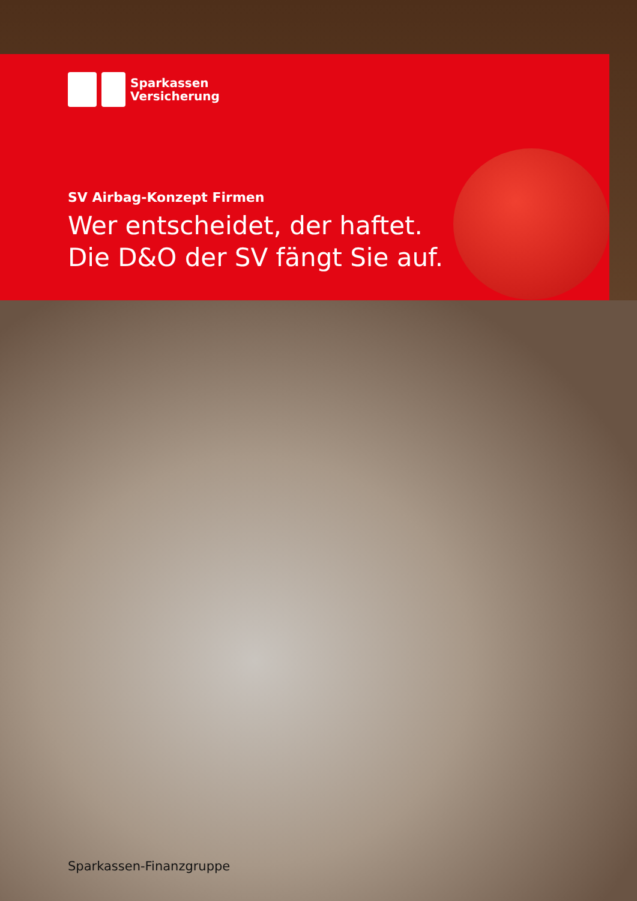Sparkassen
Versicherung
SV Airbag-Konzept Firmen
Wer entscheidet, der haftet.
Die D&O der SV fängt Sie auf.
Sparkassen-Finanzgruppe